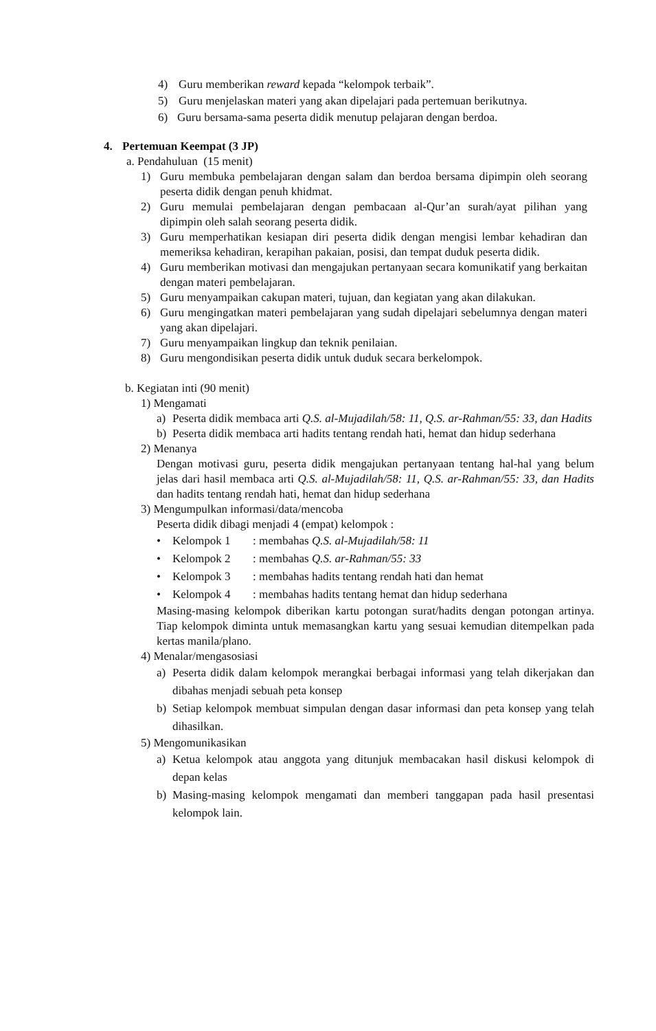4) Guru memberikan reward kepada “kelompok terbaik”.
5) Guru menjelaskan materi yang akan dipelajari pada pertemuan berikutnya.
6) Guru bersama-sama peserta didik menutup pelajaran dengan berdoa.
4. Pertemuan Keempat (3 JP)
a. Pendahuluan (15 menit)
1) Guru membuka pembelajaran dengan salam dan berdoa bersama dipimpin oleh seorang peserta didik dengan penuh khidmat.
2) Guru memulai pembelajaran dengan pembacaan al-Qur’an surah/ayat pilihan yang dipimpin oleh salah seorang peserta didik.
3) Guru memperhatikan kesiapan diri peserta didik dengan mengisi lembar kehadiran dan memeriksa kehadiran, kerapihan pakaian, posisi, dan tempat duduk peserta didik.
4) Guru memberikan motivasi dan mengajukan pertanyaan secara komunikatif yang berkaitan dengan materi pembelajaran.
5) Guru menyampaikan cakupan materi, tujuan, dan kegiatan yang akan dilakukan.
6) Guru mengingatkan materi pembelajaran yang sudah dipelajari sebelumnya dengan materi yang akan dipelajari.
7) Guru menyampaikan lingkup dan teknik penilaian.
8) Guru mengondisikan peserta didik untuk duduk secara berkelompok.
b. Kegiatan inti (90 menit)
1) Mengamati
a) Peserta didik membaca arti Q.S. al-Mujadilah/58: 11, Q.S. ar-Rahman/55: 33, dan Hadits
b) Peserta didik membaca arti hadits tentang rendah hati, hemat dan hidup sederhana
2) Menanya
Dengan motivasi guru, peserta didik mengajukan pertanyaan tentang hal-hal yang belum jelas dari hasil membaca arti Q.S. al-Mujadilah/58: 11, Q.S. ar-Rahman/55: 33, dan Hadits dan hadits tentang rendah hati, hemat dan hidup sederhana
3) Mengumpulkan informasi/data/mencoba
Peserta didik dibagi menjadi 4 (empat) kelompok :
• Kelompok 1: membahas Q.S. al-Mujadilah/58: 11
• Kelompok 2: membahas Q.S. ar-Rahman/55: 33
• Kelompok 3: membahas hadits tentang rendah hati dan hemat
• Kelompok 4: membahas hadits tentang hemat dan hidup sederhana
Masing-masing kelompok diberikan kartu potongan surat/hadits dengan potongan artinya. Tiap kelompok diminta untuk memasangkan kartu yang sesuai kemudian ditempelkan pada kertas manila/plano.
4) Menalar/mengasosiasi
a) Peserta didik dalam kelompok merangkai berbagai informasi yang telah dikerjakan dan dibahas menjadi sebuah peta konsep
b) Setiap kelompok membuat simpulan dengan dasar informasi dan peta konsep yang telah dihasilkan.
5) Mengomunikasikan
a) Ketua kelompok atau anggota yang ditunjuk membacakan hasil diskusi kelompok di depan kelas
b) Masing-masing kelompok mengamati dan memberi tanggapan pada hasil presentasi kelompok lain.